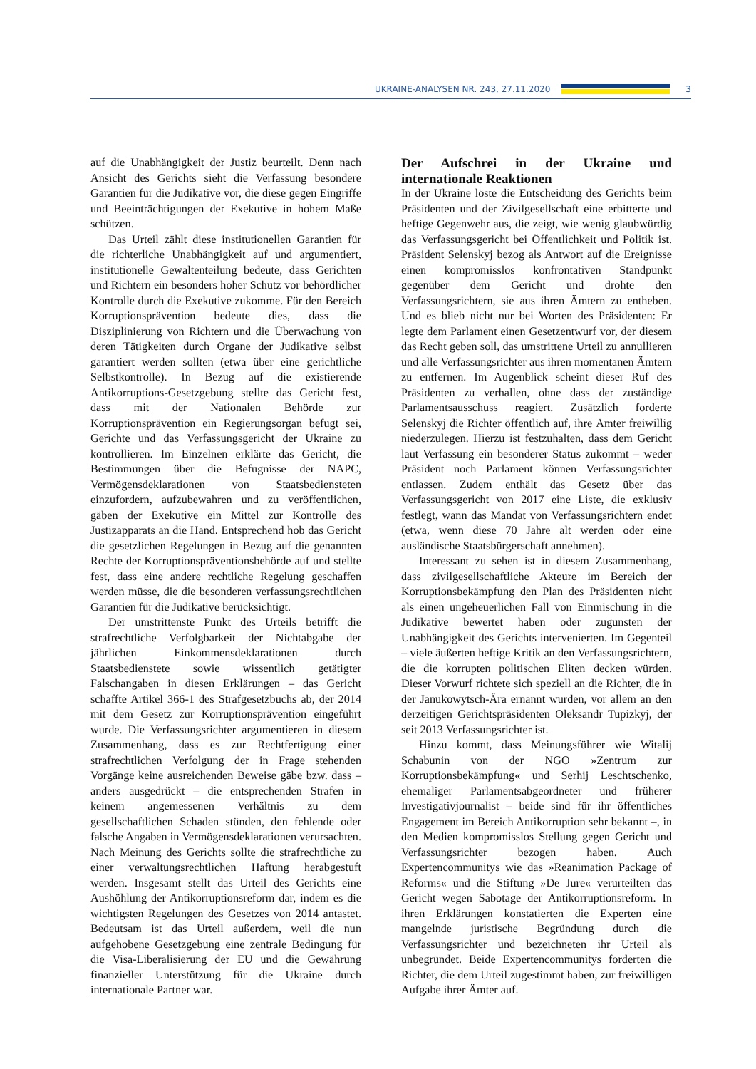UKRAINE-ANALYSEN NR. 243, 27.11.2020
3
auf die Unabhängigkeit der Justiz beurteilt. Denn nach Ansicht des Gerichts sieht die Verfassung besondere Garantien für die Judikative vor, die diese gegen Eingriffe und Beeinträchtigungen der Exekutive in hohem Maße schützen.
Das Urteil zählt diese institutionellen Garantien für die richterliche Unabhängigkeit auf und argumentiert, institutionelle Gewaltenteilung bedeute, dass Gerichten und Richtern ein besonders hoher Schutz vor behördlicher Kontrolle durch die Exekutive zukomme. Für den Bereich Korruptionsprävention bedeute dies, dass die Disziplinierung von Richtern und die Überwachung von deren Tätigkeiten durch Organe der Judikative selbst garantiert werden sollten (etwa über eine gerichtliche Selbstkontrolle). In Bezug auf die existierende Antikorruptions-Gesetzgebung stellte das Gericht fest, dass mit der Nationalen Behörde zur Korruptionsprävention ein Regierungsorgan befugt sei, Gerichte und das Verfassungsgericht der Ukraine zu kontrollieren. Im Einzelnen erklärte das Gericht, die Bestimmungen über die Befugnisse der NAPC, Vermögensdeklarationen von Staatsbediensteten einzufordern, aufzubewahren und zu veröffentlichen, gäben der Exekutive ein Mittel zur Kontrolle des Justizapparats an die Hand. Entsprechend hob das Gericht die gesetzlichen Regelungen in Bezug auf die genannten Rechte der Korruptionspräventionsbehörde auf und stellte fest, dass eine andere rechtliche Regelung geschaffen werden müsse, die die besonderen verfassungsrechtlichen Garantien für die Judikative berücksichtigt.
Der umstrittenste Punkt des Urteils betrifft die strafrechtliche Verfolgbarkeit der Nichtabgabe der jährlichen Einkommensdeklarationen durch Staatsbedienstete sowie wissentlich getätigter Falschangaben in diesen Erklärungen – das Gericht schaffte Artikel 366-1 des Strafgesetzbuchs ab, der 2014 mit dem Gesetz zur Korruptionsprävention eingeführt wurde. Die Verfassungsrichter argumentieren in diesem Zusammenhang, dass es zur Rechtfertigung einer strafrechtlichen Verfolgung der in Frage stehenden Vorgänge keine ausreichenden Beweise gäbe bzw. dass – anders ausgedrückt – die entsprechenden Strafen in keinem angemessenen Verhältnis zu dem gesellschaftlichen Schaden stünden, den fehlende oder falsche Angaben in Vermögensdeklarationen verursachten. Nach Meinung des Gerichts sollte die strafrechtliche zu einer verwaltungsrechtlichen Haftung herabgestuft werden. Insgesamt stellt das Urteil des Gerichts eine Aushöhlung der Antikorruptionsreform dar, indem es die wichtigsten Regelungen des Gesetzes von 2014 antastet. Bedeutsam ist das Urteil außerdem, weil die nun aufgehobene Gesetzgebung eine zentrale Bedingung für die Visa-Liberalisierung der EU und die Gewährung finanzieller Unterstützung für die Ukraine durch internationale Partner war.
Der Aufschrei in der Ukraine und internationale Reaktionen
In der Ukraine löste die Entscheidung des Gerichts beim Präsidenten und der Zivilgesellschaft eine erbitterte und heftige Gegenwehr aus, die zeigt, wie wenig glaubwürdig das Verfassungsgericht bei Öffentlichkeit und Politik ist. Präsident Selenskyj bezog als Antwort auf die Ereignisse einen kompromisslos konfrontativen Standpunkt gegenüber dem Gericht und drohte den Verfassungsrichtern, sie aus ihren Ämtern zu entheben. Und es blieb nicht nur bei Worten des Präsidenten: Er legte dem Parlament einen Gesetzentwurf vor, der diesem das Recht geben soll, das umstrittene Urteil zu annullieren und alle Verfassungsrichter aus ihren momentanen Ämtern zu entfernen. Im Augenblick scheint dieser Ruf des Präsidenten zu verhallen, ohne dass der zuständige Parlamentsausschuss reagiert. Zusätzlich forderte Selenskyj die Richter öffentlich auf, ihre Ämter freiwillig niederzulegen. Hierzu ist festzuhalten, dass dem Gericht laut Verfassung ein besonderer Status zukommt – weder Präsident noch Parlament können Verfassungsrichter entlassen. Zudem enthält das Gesetz über das Verfassungsgericht von 2017 eine Liste, die exklusiv festlegt, wann das Mandat von Verfassungsrichtern endet (etwa, wenn diese 70 Jahre alt werden oder eine ausländische Staatsbürgerschaft annehmen).
Interessant zu sehen ist in diesem Zusammenhang, dass zivilgesellschaftliche Akteure im Bereich der Korruptionsbekämpfung den Plan des Präsidenten nicht als einen ungeheuerlichen Fall von Einmischung in die Judikative bewertet haben oder zugunsten der Unabhängigkeit des Gerichts intervenierten. Im Gegenteil – viele äußerten heftige Kritik an den Verfassungsrichtern, die die korrupten politischen Eliten decken würden. Dieser Vorwurf richtete sich speziell an die Richter, die in der Janukowytsch-Ära ernannt wurden, vor allem an den derzeitigen Gerichtspräsidenten Oleksandr Tupizkyj, der seit 2013 Verfassungsrichter ist.
Hinzu kommt, dass Meinungsführer wie Witalij Schabunin von der NGO »Zentrum zur Korruptionsbekämpfung« und Serhij Leschtschenko, ehemaliger Parlamentsabgeordneter und früherer Investigativjournalist – beide sind für ihr öffentliches Engagement im Bereich Antikorruption sehr bekannt –, in den Medien kompromisslos Stellung gegen Gericht und Verfassungsrichter bezogen haben. Auch Expertencommunitys wie das »Reanimation Package of Reforms« und die Stiftung »De Jure« verurteilten das Gericht wegen Sabotage der Antikorruptionsreform. In ihren Erklärungen konstatierten die Experten eine mangelnde juristische Begründung durch die Verfassungsrichter und bezeichneten ihr Urteil als unbegründet. Beide Expertencommunitys forderten die Richter, die dem Urteil zugestimmt haben, zur freiwilligen Aufgabe ihrer Ämter auf.